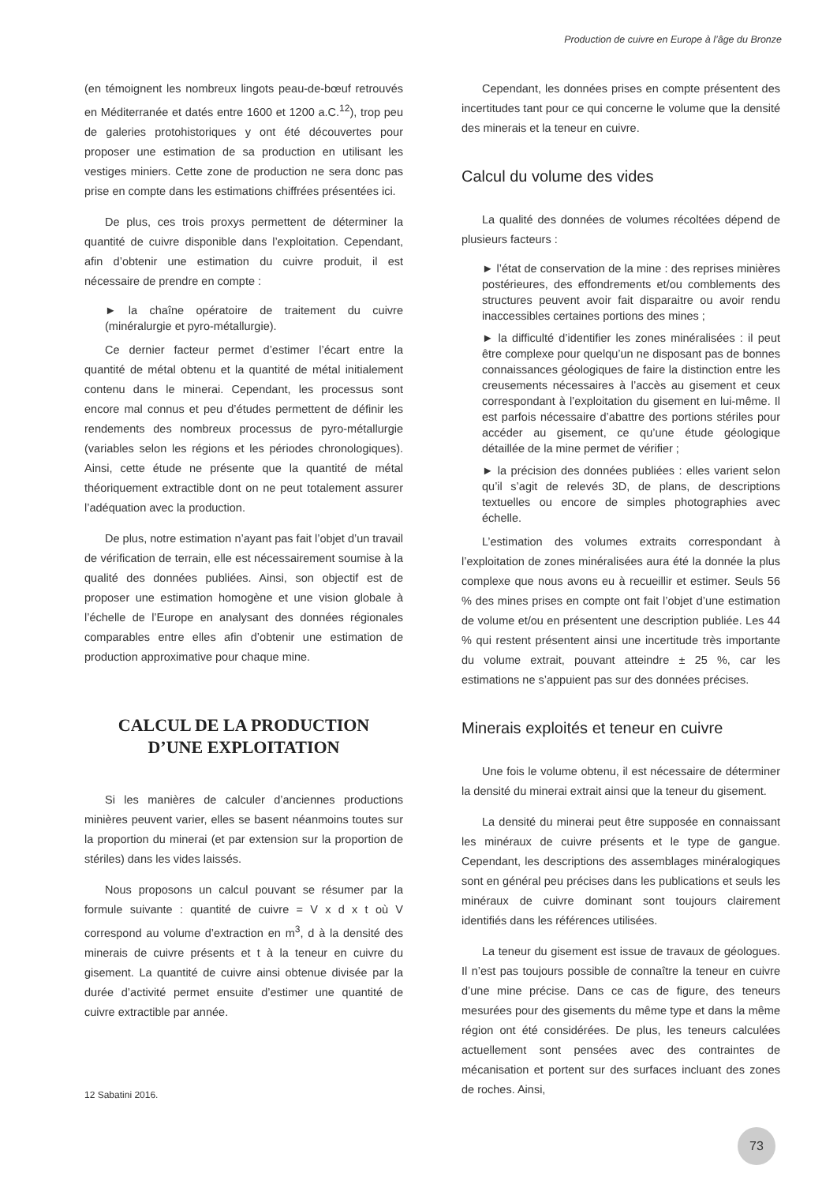Production de cuivre en Europe à l’âge du Bronze
(en témoignent les nombreux lingots peau-de-bœuf retrouvés en Méditerranée et datés entre 1600 et 1200 a.C.<sup>12</sup>), trop peu de galeries protohistoriques y ont été découvertes pour proposer une estimation de sa production en utilisant les vestiges miniers. Cette zone de production ne sera donc pas prise en compte dans les estimations chiffrées présentées ici.
De plus, ces trois proxys permettent de déterminer la quantité de cuivre disponible dans l’exploitation. Cependant, afin d’obtenir une estimation du cuivre produit, il est nécessaire de prendre en compte :
► la chaîne opératoire de traitement du cuivre (minéralurgie et pyro-métallurgie).
Ce dernier facteur permet d’estimer l’écart entre la quantité de métal obtenu et la quantité de métal initialement contenu dans le minerai. Cependant, les processus sont encore mal connus et peu d’études permettent de définir les rendements des nombreux processus de pyro-métallurgie (variables selon les régions et les périodes chronologiques). Ainsi, cette étude ne présente que la quantité de métal théoriquement extractible dont on ne peut totalement assurer l’adéquation avec la production.
De plus, notre estimation n’ayant pas fait l’objet d’un travail de vérification de terrain, elle est nécessairement soumise à la qualité des données publiées. Ainsi, son objectif est de proposer une estimation homogène et une vision globale à l’échelle de l’Europe en analysant des données régionales comparables entre elles afin d’obtenir une estimation de production approximative pour chaque mine.
CALCUL DE LA PRODUCTION
D’UNE EXPLOITATION
Si les manières de calculer d’anciennes productions minières peuvent varier, elles se basent néanmoins toutes sur la proportion du minerai (et par extension sur la proportion de stériles) dans les vides laissés.
Nous proposons un calcul pouvant se résumer par la formule suivante : quantité de cuivre = V x d x t où V correspond au volume d’extraction en m<sup>3</sup>, d à la densité des minerais de cuivre présents et t à la teneur en cuivre du gisement. La quantité de cuivre ainsi obtenue divisée par la durée d’activité permet ensuite d’estimer une quantité de cuivre extractible par année.
12 Sabatini 2016.
Cependant, les données prises en compte présentent des incertitudes tant pour ce qui concerne le volume que la densité des minerais et la teneur en cuivre.
Calcul du volume des vides
La qualité des données de volumes récoltées dépend de plusieurs facteurs :
► l’état de conservation de la mine : des reprises minières postérieures, des effondrements et/ou comblements des structures peuvent avoir fait disparaitre ou avoir rendu inaccessibles certaines portions des mines ;
► la difficulté d’identifier les zones minéralisées : il peut être complexe pour quelqu’un ne disposant pas de bonnes connaissances géologiques de faire la distinction entre les creusements nécessaires à l’accès au gisement et ceux correspondant à l’exploitation du gisement en lui-même. Il est parfois nécessaire d’abattre des portions stériles pour accéder au gisement, ce qu’une étude géologique détaillée de la mine permet de vérifier ;
► la précision des données publiées : elles varient selon qu’il s’agit de relevés 3D, de plans, de descriptions textuelles ou encore de simples photographies avec échelle.
L’estimation des volumes extraits correspondant à l’exploitation de zones minéralisées aura été la donnée la plus complexe que nous avons eu à recueillir et estimer. Seuls 56 % des mines prises en compte ont fait l’objet d’une estimation de volume et/ou en présentent une description publiée. Les 44 % qui restent présentent ainsi une incertitude très importante du volume extrait, pouvant atteindre ± 25 %, car les estimations ne s’appuient pas sur des données précises.
Minerais exploités et teneur en cuivre
Une fois le volume obtenu, il est nécessaire de déterminer la densité du minerai extrait ainsi que la teneur du gisement.
La densité du minerai peut être supposée en connaissant les minéraux de cuivre présents et le type de gangue. Cependant, les descriptions des assemblages minéralogiques sont en général peu précises dans les publications et seuls les minéraux de cuivre dominant sont toujours clairement identifiés dans les références utilisées.
La teneur du gisement est issue de travaux de géologues. Il n’est pas toujours possible de connaître la teneur en cuivre d’une mine précise. Dans ce cas de figure, des teneurs mesurées pour des gisements du même type et dans la même région ont été considérées. De plus, les teneurs calculées actuellement sont pensées avec des contraintes de mécanisation et portent sur des surfaces incluant des zones de roches. Ainsi,
73